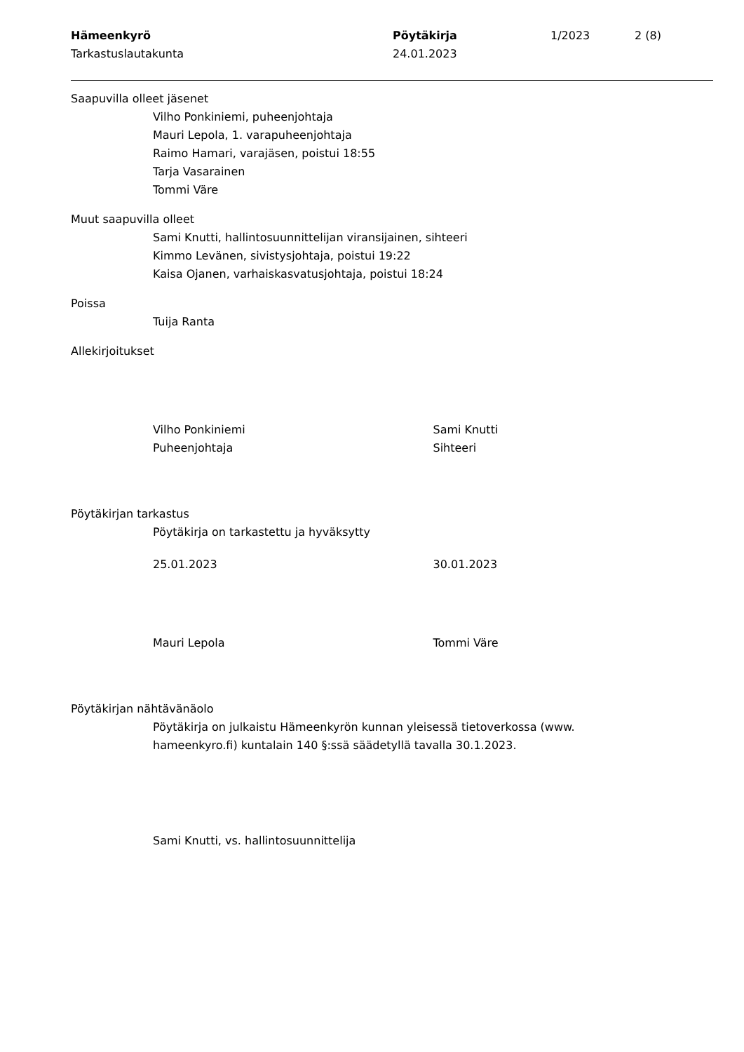Hämeenkyrö
Tarkastuslautakunta
Pöytäkirja
24.01.2023
1/2023 2 (8)
Saapuvilla olleet jäsenet
Vilho Ponkiniemi, puheenjohtaja
Mauri Lepola, 1. varapuheenjohtaja
Raimo Hamari, varajäsen, poistui 18:55
Tarja Vasarainen
Tommi Väre
Muut saapuvilla olleet
Sami Knutti, hallintosuunnittelijan viransijainen, sihteeri
Kimmo Levänen, sivistysjohtaja, poistui 19:22
Kaisa Ojanen, varhaiskasvatusjohtaja, poistui 18:24
Poissa
Tuija Ranta
Allekirjoitukset
Vilho Ponkiniemi
Puheenjohtaja
Sami Knutti
Sihteeri
Pöytäkirjan tarkastus
Pöytäkirja on tarkastettu ja hyväksytty
25.01.2023 30.01.2023
Mauri Lepola Tommi Väre
Pöytäkirjan nähtävänäolo
Pöytäkirja on julkaistu Hämeenkyrön kunnan yleisessä tietoverkossa (www. hameenkyro.fi) kuntalain 140 §:ssä säädetyllä tavalla 30.1.2023.
Sami Knutti, vs. hallintosuunnittelija